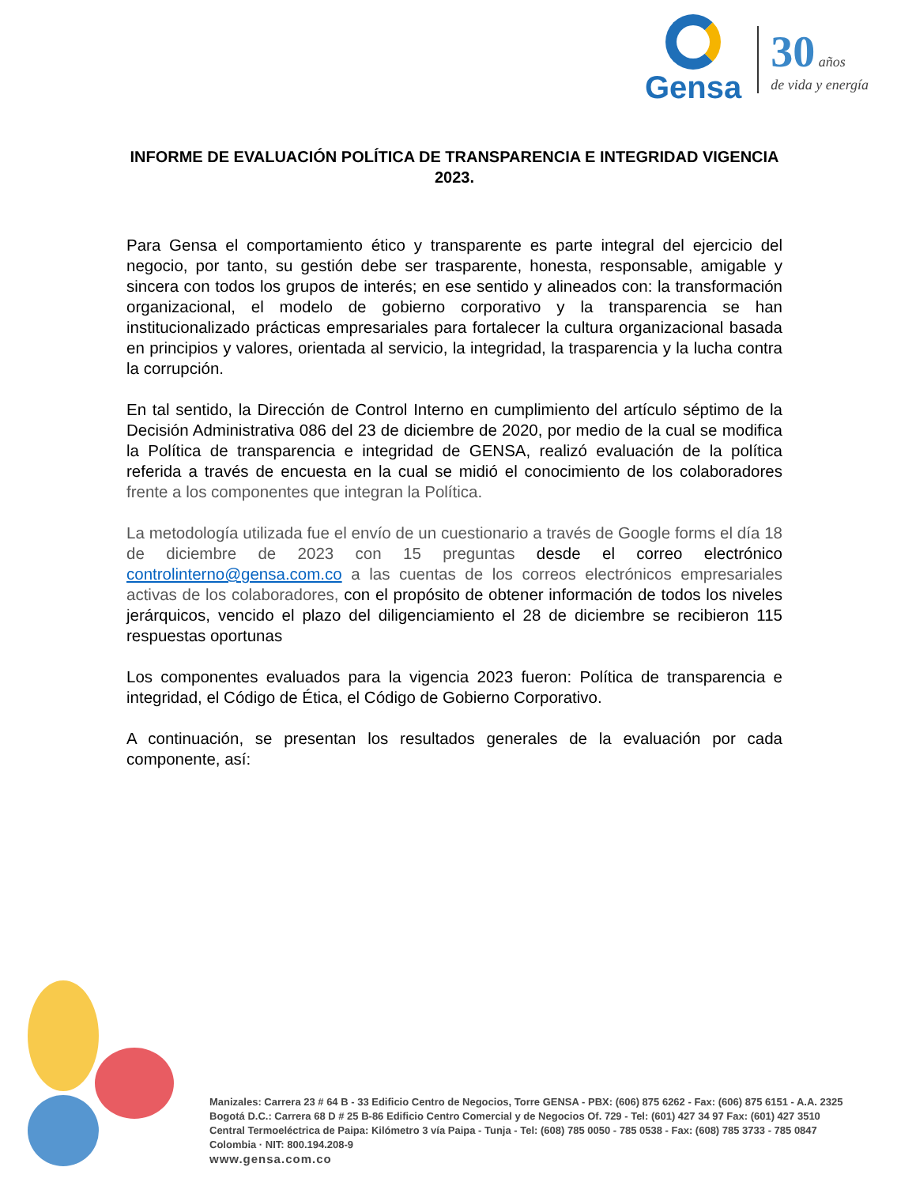Gensa
30 años
de vida y energía
INFORME DE EVALUACIÓN POLÍTICA DE TRANSPARENCIA E INTEGRIDAD VIGENCIA 2023.
Para Gensa el comportamiento ético y transparente es parte integral del ejercicio del negocio, por tanto, su gestión debe ser trasparente, honesta, responsable, amigable y sincera con todos los grupos de interés; en ese sentido y alineados con: la transformación organizacional, el modelo de gobierno corporativo y la transparencia se han institucionalizado prácticas empresariales para fortalecer la cultura organizacional basada en principios y valores, orientada al servicio, la integridad, la trasparencia y la lucha contra la corrupción.
En tal sentido, la Dirección de Control Interno en cumplimiento del artículo séptimo de la Decisión Administrativa 086 del 23 de diciembre de 2020, por medio de la cual se modifica la Política de transparencia e integridad de GENSA, realizó evaluación de la política referida a través de encuesta en la cual se midió el conocimiento de los colaboradores frente a los componentes que integran la Política.
La metodología utilizada fue el envío de un cuestionario a través de Google forms el día 18 de diciembre de 2023 con 15 preguntas desde el correo electrónico controlinterno@gensa.com.co a las cuentas de los correos electrónicos empresariales activas de los colaboradores, con el propósito de obtener información de todos los niveles jerárquicos, vencido el plazo del diligenciamiento el 28 de diciembre se recibieron 115 respuestas oportunas
Los componentes evaluados para la vigencia 2023 fueron: Política de transparencia e integridad, el Código de Ética, el Código de Gobierno Corporativo.
A continuación, se presentan los resultados generales de la evaluación por cada componente, así:
Manizales: Carrera 23 # 64 B - 33 Edificio Centro de Negocios, Torre GENSA - PBX: (606) 875 6262 - Fax: (606) 875 6151 - A.A. 2325
Bogotá D.C.: Carrera 68 D # 25 B-86 Edificio Centro Comercial y de Negocios Of. 729 - Tel: (601) 427 34 97 Fax: (601) 427 3510
Central Termoeléctrica de Paipa: Kilómetro 3 vía Paipa - Tunja - Tel: (608) 785 0050 - 785 0538 - Fax: (608) 785 3733 - 785 0847
Colombia · NIT: 800.194.208-9
www.gensa.com.co